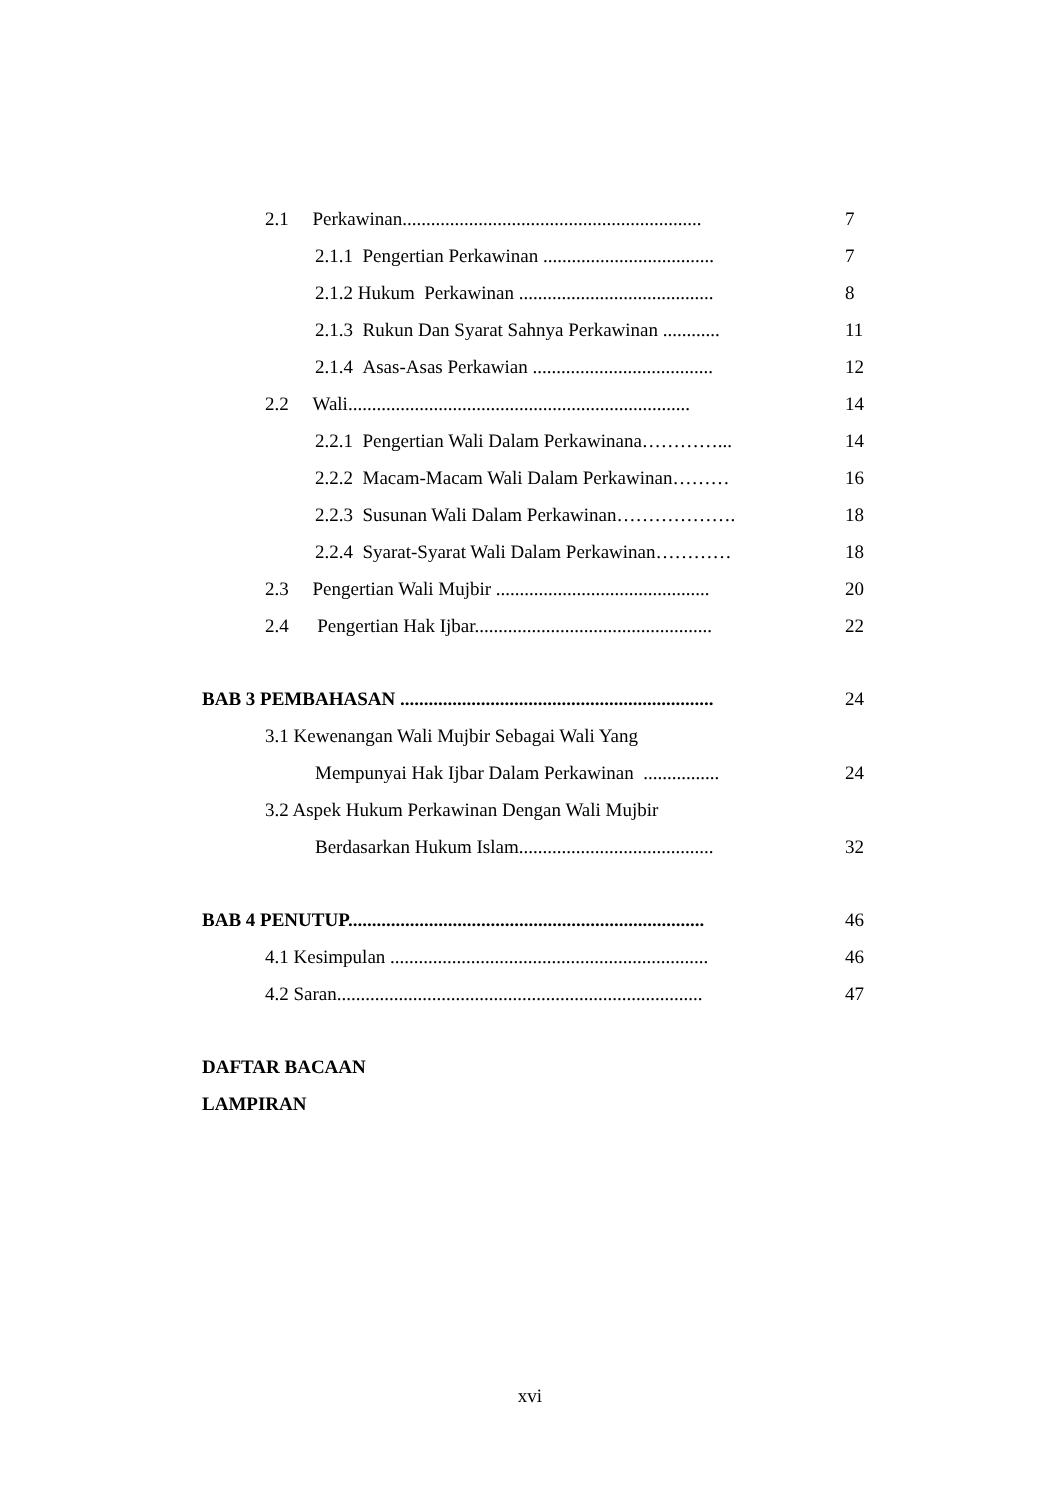2.1 Perkawinan............................................................... 7
2.1.1 Pengertian Perkawinan .................................... 7
2.1.2 Hukum Perkawinan ......................................... 8
2.1.3 Rukun Dan Syarat Sahnya Perkawinan ............ 11
2.1.4 Asas-Asas Perkawian ...................................... 12
2.2 Wali........................................................................ 14
2.2.1 Pengertian Wali Dalam Perkawinana…………... 14
2.2.2 Macam-Macam Wali Dalam Perkawinan……… 16
2.2.3 Susunan Wali Dalam Perkawinan………………. 18
2.2.4 Syarat-Syarat Wali Dalam Perkawinan………… 18
2.3 Pengertian Wali Mujbir ............................................. 20
2.4 Pengertian Hak Ijbar.................................................. 22
BAB 3 PEMBAHASAN .................................................................. 24
3.1 Kewenangan Wali Mujbir Sebagai Wali Yang
Mempunyai Hak Ijbar Dalam Perkawinan ................ 24
3.2 Aspek Hukum Perkawinan Dengan Wali Mujbir
Berdasarkan Hukum Islam......................................... 32
BAB 4 PENUTUP........................................................................... 46
4.1 Kesimpulan ................................................................... 46
4.2 Saran............................................................................. 47
DAFTAR BACAAN
LAMPIRAN
xvi